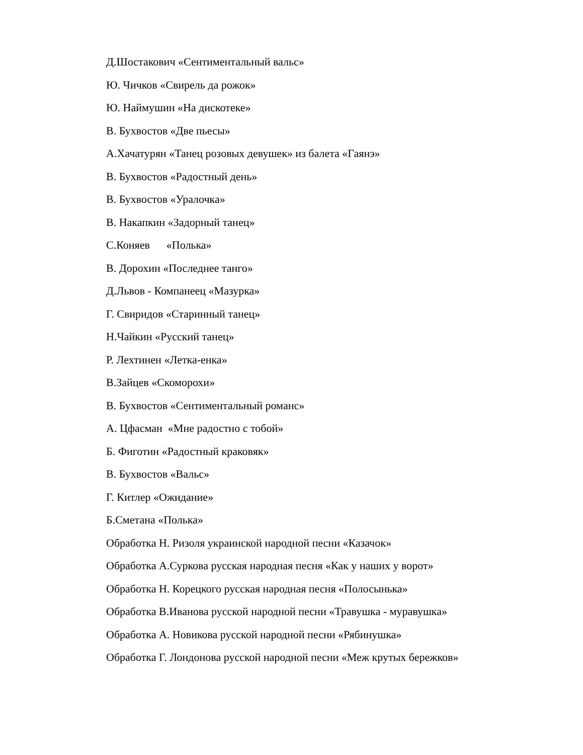Д.Шостакович «Сентиментальный вальс»
Ю. Чичков «Свирель да рожок»
Ю. Наймушин «На дискотеке»
В. Бухвостов «Две пьесы»
А.Хачатурян «Танец розовых девушек» из балета «Гаянэ»
В. Бухвостов «Радостный день»
В. Бухвостов «Уралочка»
В. Накапкин «Задорный танец»
С.Коняев «Полька»
В. Дорохин «Последнее танго»
Д.Львов - Компанеец «Мазурка»
Г. Свиридов «Старинный танец»
Н.Чайкин «Русский танец»
Р. Лехтинен «Летка-енка»
В.Зайцев «Скоморохи»
В. Бухвостов «Сентиментальный романс»
А. Цфасман «Мне радостно с тобой»
Б. Фиготин «Радостный краковяк»
В. Бухвостов «Вальс»
Г. Китлер «Ожидание»
Б.Сметана «Полька»
Обработка Н. Ризоля украинской народной песни «Казачок»
Обработка А.Суркова русская народная песня «Как у наших у ворот»
Обработка Н. Корецкого русская народная песня «Полосынька»
Обработка В.Иванова русской народной песни «Травушка - муравушка»
Обработка А. Новикова русской народной песни «Рябинушка»
Обработка Г. Лондонова русской народной песни «Меж крутых бережков»